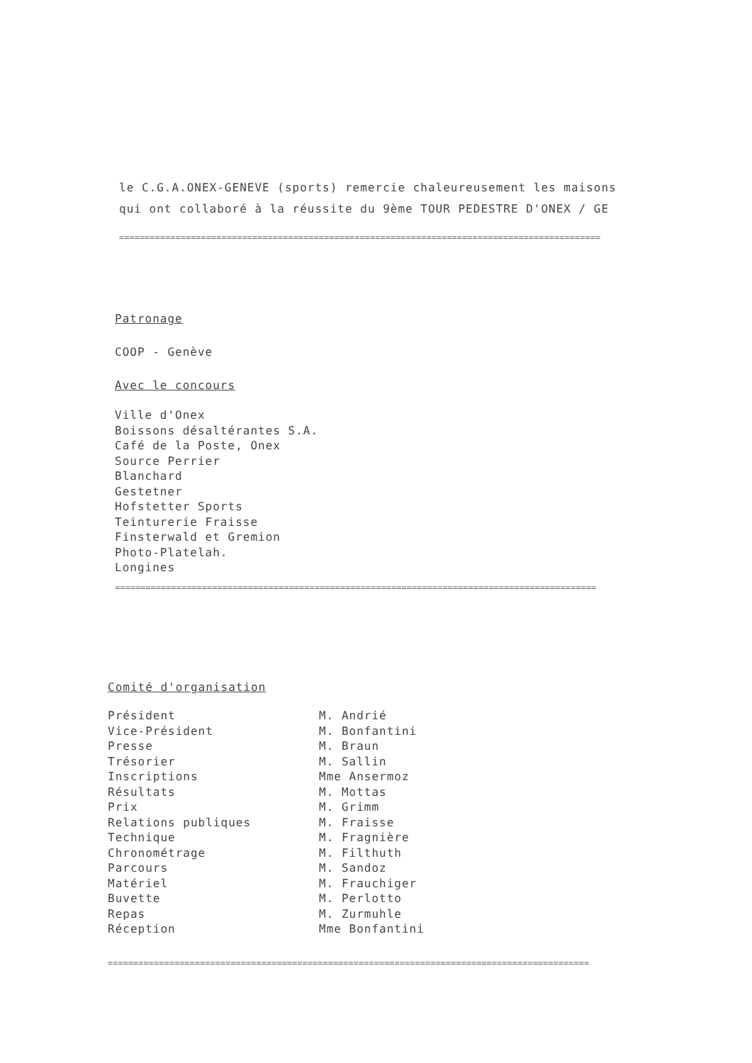le C.G.A.ONEX-GENEVE (sports) remercie chaleureusement les maisons
qui ont collaboré à la réussite du 9ème TOUR PEDESTRE D'ONEX / GE
==============================================================================================
Patronage
COOP - Genève
Avec le concours
Ville d'Onex
Boissons désaltérantes S.A.
Café de la Poste, Onex
Source Perrier
Blanchard
Gestetner
Hofstetter Sports
Teinturerie Fraisse
Finsterwald et Gremion
Photo-Platelah.
Longines
==============================================================================================
Comité d'organisation
| Président | M. Andrié |
| Vice-Président | M. Bonfantini |
| Presse | M. Braun |
| Trésorier | M. Sallin |
| Inscriptions | Mme Ansermoz |
| Résultats | M. Mottas |
| Prix | M. Grimm |
| Relations publiques | M. Fraisse |
| Technique | M. Fragnière |
| Chronométrage | M. Filthuth |
| Parcours | M. Sandoz |
| Matériel | M. Frauchiger |
| Buvette | M. Perlotto |
| Repas | M. Zurmuhle |
| Réception | Mme Bonfantini |
==============================================================================================